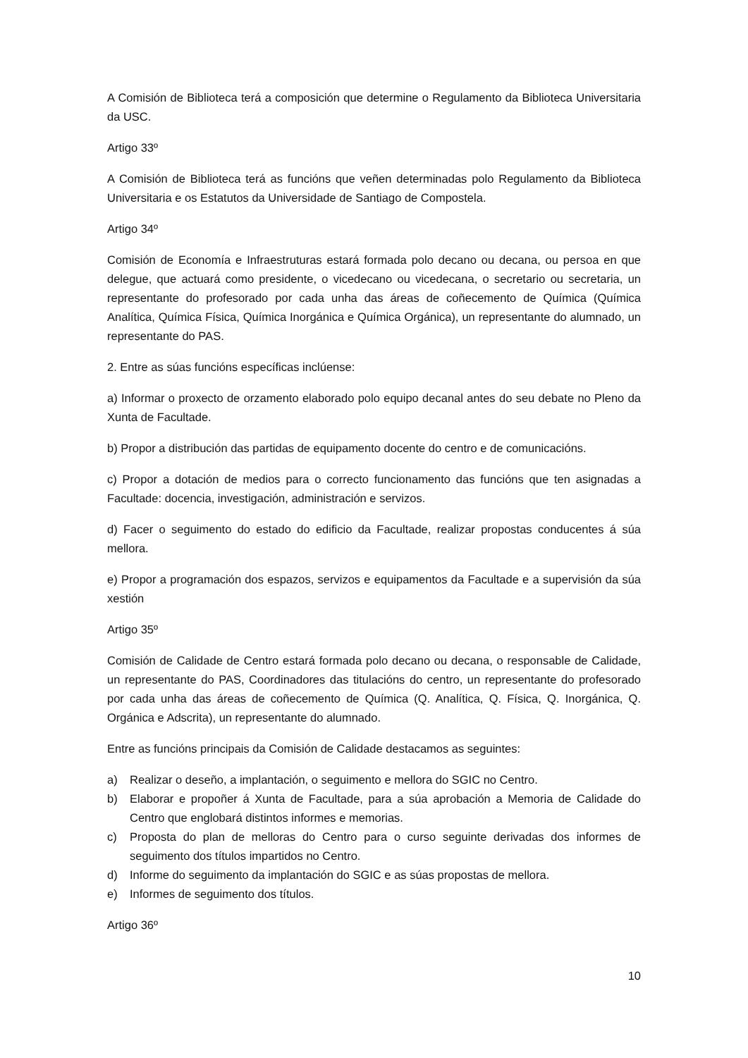A Comisión de Biblioteca terá a composición que determine o Regulamento da Biblioteca Universitaria da USC.
Artigo 33º
A Comisión de Biblioteca terá as funcións que veñen determinadas polo Regulamento da Biblioteca Universitaria e os Estatutos da Universidade de Santiago de Compostela.
Artigo 34º
Comisión de Economía e Infraestruturas estará formada polo decano ou decana, ou persoa en que delegue, que actuará como presidente, o vicedecano ou vicedecana, o secretario ou secretaria, un representante do profesorado por cada unha das áreas de coñecemento de Química (Química Analítica, Química Física, Química Inorgánica e Química Orgánica), un representante do alumnado, un representante do PAS.
2. Entre as súas funcións específicas inclúense:
a) Informar o proxecto de orzamento elaborado polo equipo decanal antes do seu debate no Pleno da Xunta de Facultade.
b) Propor a distribución das partidas de equipamento docente do centro e de comunicacións.
c) Propor a dotación de medios para o correcto funcionamento das funcións que ten asignadas a Facultade: docencia, investigación, administración e servizos.
d) Facer o seguimento do estado do edificio da Facultade, realizar propostas conducentes á súa mellora.
e) Propor a programación dos espazos, servizos e equipamentos da Facultade e a supervisión da súa xestión
Artigo 35º
Comisión de Calidade de Centro estará formada polo decano ou decana, o responsable de Calidade, un representante do PAS, Coordinadores das titulacións do centro, un representante do profesorado por cada unha das áreas de coñecemento de Química (Q. Analítica, Q. Física, Q. Inorgánica, Q. Orgánica e Adscrita), un representante do alumnado.
Entre as funcións principais da Comisión de Calidade destacamos as seguintes:
a) Realizar o deseño, a implantación, o seguimento e mellora do SGIC no Centro.
b) Elaborar e propoñer á Xunta de Facultade, para a súa aprobación a Memoria de Calidade do Centro que englobará distintos informes e memorias.
c) Proposta do plan de melloras do Centro para o curso seguinte derivadas dos informes de seguimento dos títulos impartidos no Centro.
d) Informe do seguimento da implantación do SGIC e as súas propostas de mellora.
e) Informes de seguimento dos títulos.
Artigo 36º
10